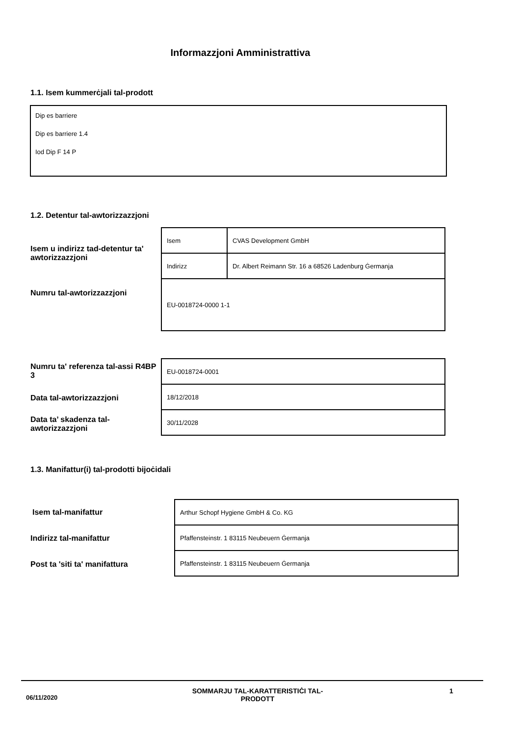Informazzjoni Amministrattiva
1.1. Isem kummerċjali tal-prodott
Dip es barriere
Dip es barriere 1.4
Iod Dip F 14 P
1.2. Detentur tal-awtorizzazzjoni
Isem u indirizz tad-detentur ta' awtorizzazzjoni
Numru tal-awtorizzazzjoni
| Isem | CVAS Development GmbH |
| Indirizz | Dr. Albert Reimann Str. 16 a 68526 Ladenburg Ġermanja |
| EU-0018724-0000 1-1 | |
Numru ta' referenza tal-assi R4BP 3
Data tal-awtorizzazzjoni
Data ta’ skadenza tal-awtorizzazzjoni
| EU-0018724-0001 |
| 18/12/2018 |
| 30/11/2028 |
1.3. Manifattur(i) tal-prodotti bijoċidali
Isem tal-manifattur
Indirizz tal-manifattur
Post ta 'siti ta' manifattura
| Arthur Schopf Hygiene GmbH & Co. KG |
| Pfaffensteinstr. 1 83115 Neubeuern Ġermanja |
| Pfaffensteinstr. 1 83115 Neubeuern Ġermanja |
06/11/2020
SOMMARJU TAL-KARATTERISTIĊI TAL-PRODOTT
1